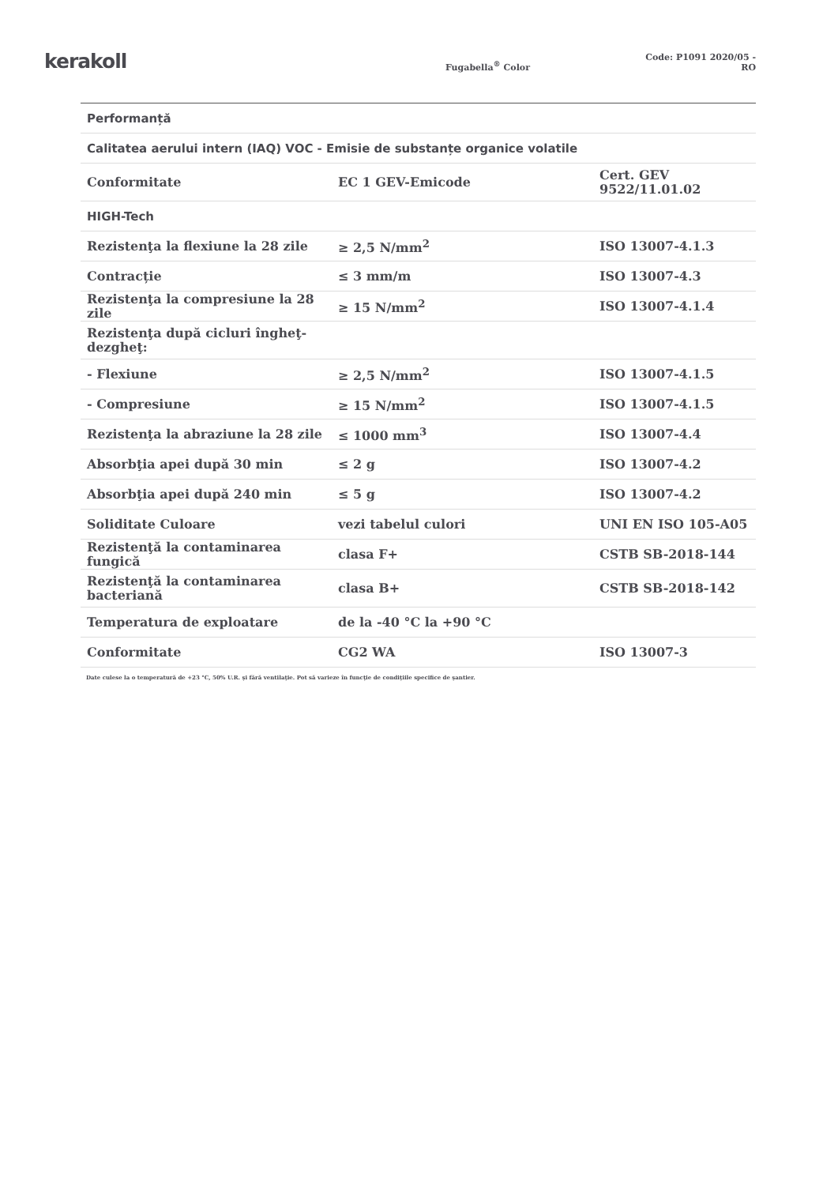kerakoll
Fugabella<sup>®</sup> Color
Code: P1091 2020/05 - RO
| Performanță | | |
| Calitatea aerului intern (IAQ) VOC - Emisie de substanțe organice volatile | | |
| Conformitate | EC 1 GEV-Emicode | Cert. GEV 9522/11.01.02 |
| HIGH-Tech | | |
| Rezistenţa la flexiune la 28 zile | ≥ 2,5 N/mm<sup>2</sup> | ISO 13007-4.1.3 |
| Contracție | ≤ 3 mm/m | ISO 13007-4.3 |
| Rezistenţa la compresiune la 28 zile | ≥ 15 N/mm<sup>2</sup> | ISO 13007-4.1.4 |
| Rezistenţa după cicluri îngheţ-dezgheţ: | | |
| - Flexiune | ≥ 2,5 N/mm<sup>2</sup> | ISO 13007-4.1.5 |
| - Compresiune | ≥ 15 N/mm<sup>2</sup> | ISO 13007-4.1.5 |
| Rezistenţa la abraziune la 28 zile | ≤ 1000 mm<sup>3</sup> | ISO 13007-4.4 |
| Absorbţia apei după 30 min | ≤ 2 g | ISO 13007-4.2 |
| Absorbţia apei după 240 min | ≤ 5 g | ISO 13007-4.2 |
| Soliditate Culoare | vezi tabelul culori | UNI EN ISO 105-A05 |
| Rezistenţă la contaminarea fungică | clasa F+ | CSTB SB-2018-144 |
| Rezistenţă la contaminarea bacteriană | clasa B+ | CSTB SB-2018-142 |
| Temperatura de exploatare | de la -40 °C la +90 °C | |
| Conformitate | CG2 WA | ISO 13007-3 |
Date culese la o temperatură de +23 °C, 50% U.R. şi fără ventilaţie. Pot să varieze în funcţie de condiţiile specifice de şantier.